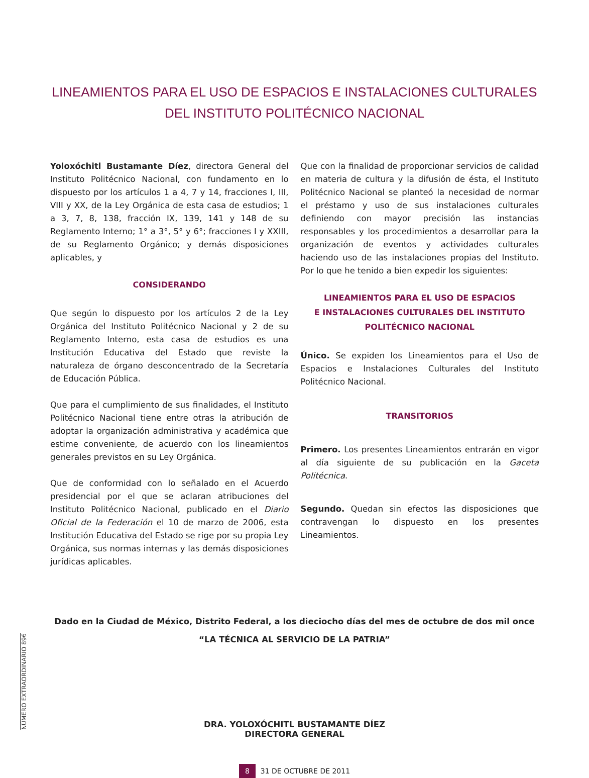LINEAMIENTOS PARA EL USO DE ESPACIOS E INSTALACIONES CULTURALES
DEL INSTITUTO POLITÉCNICO NACIONAL
Yoloxóchitl Bustamante Díez, directora General del Instituto Politécnico Nacional, con fundamento en lo dispuesto por los artículos 1 a 4, 7 y 14, fracciones I, III, VIII y XX, de la Ley Orgánica de esta casa de estudios; 1 a 3, 7, 8, 138, fracción IX, 139, 141 y 148 de su Reglamento Interno; 1° a 3°, 5° y 6°; fracciones I y XXIII, de su Reglamento Orgánico; y demás disposiciones aplicables, y
CONSIDERANDO
Que según lo dispuesto por los artículos 2 de la Ley Orgánica del Instituto Politécnico Nacional y 2 de su Reglamento Interno, esta casa de estudios es una Institución Educativa del Estado que reviste la naturaleza de órgano desconcentrado de la Secretaría de Educación Pública.
Que para el cumplimiento de sus finalidades, el Instituto Politécnico Nacional tiene entre otras la atribución de adoptar la organización administrativa y académica que estime conveniente, de acuerdo con los lineamientos generales previstos en su Ley Orgánica.
Que de conformidad con lo señalado en el Acuerdo presidencial por el que se aclaran atribuciones del Instituto Politécnico Nacional, publicado en el Diario Oficial de la Federación el 10 de marzo de 2006, esta Institución Educativa del Estado se rige por su propia Ley Orgánica, sus normas internas y las demás disposiciones jurídicas aplicables.
Que con la finalidad de proporcionar servicios de calidad en materia de cultura y la difusión de ésta, el Instituto Politécnico Nacional se planteó la necesidad de normar el préstamo y uso de sus instalaciones culturales definiendo con mayor precisión las instancias responsables y los procedimientos a desarrollar para la organización de eventos y actividades culturales haciendo uso de las instalaciones propias del Instituto. Por lo que he tenido a bien expedir los siguientes:
LINEAMIENTOS PARA EL USO DE ESPACIOS
E INSTALACIONES CULTURALES DEL INSTITUTO
POLITÉCNICO NACIONAL
Único. Se expiden los Lineamientos para el Uso de Espacios e Instalaciones Culturales del Instituto Politécnico Nacional.
TRANSITORIOS
Primero. Los presentes Lineamientos entrarán en vigor al día siguiente de su publicación en la Gaceta Politécnica.
Segundo. Quedan sin efectos las disposiciones que contravengan lo dispuesto en los presentes Lineamientos.
Dado en la Ciudad de México, Distrito Federal, a los dieciocho días del mes de octubre de dos mil once
“LA TÉCNICA AL SERVICIO DE LA PATRIA”
DRA. YOLOXÓCHITL BUSTAMANTE DÍEZ
DIRECTORA GENERAL
8 31 DE OCTUBRE DE 2011
NÚMERO EXTRAORDINARIO 896